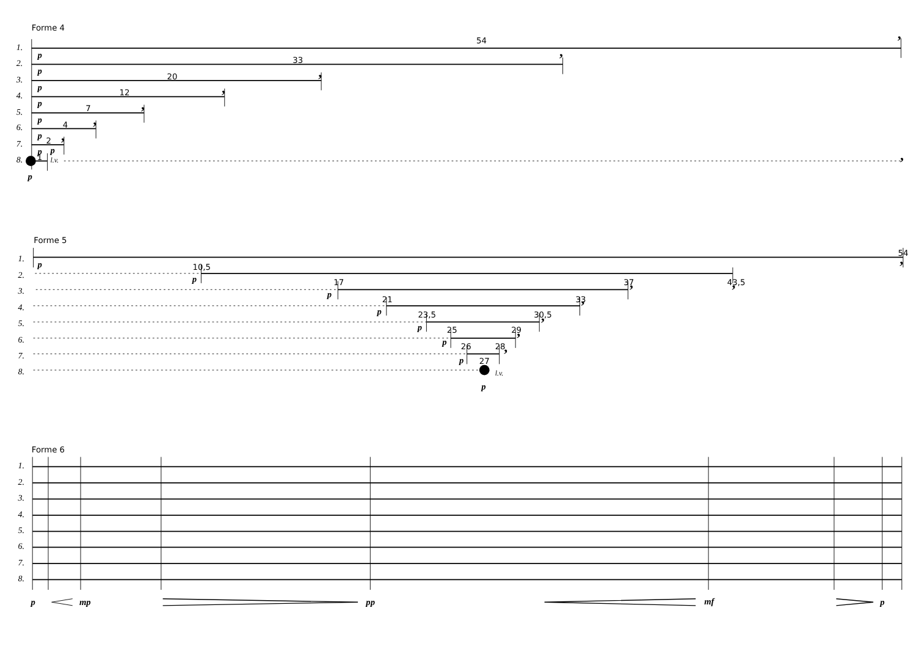Forme 4
1.
2.
3.
4.
5.
6.
7.
8.
54
33
20
12
7
4
2
1
l.v.
p
p
p
p
p
p
p
p
p
,
,
,
,
,
,
,
,
Forme 5
1.
2.
3.
4.
5.
6.
7.
8.
54
10,5
43,5
17
37
21
33
23,5
30,5
25
29
26
28
27
l.v.
p
p
p
p
p
p
p
p
,
,
,
,
,
,
,
Forme 6
1.
2.
3.
4.
5.
6.
7.
8.
p
mp
pp
mf
p